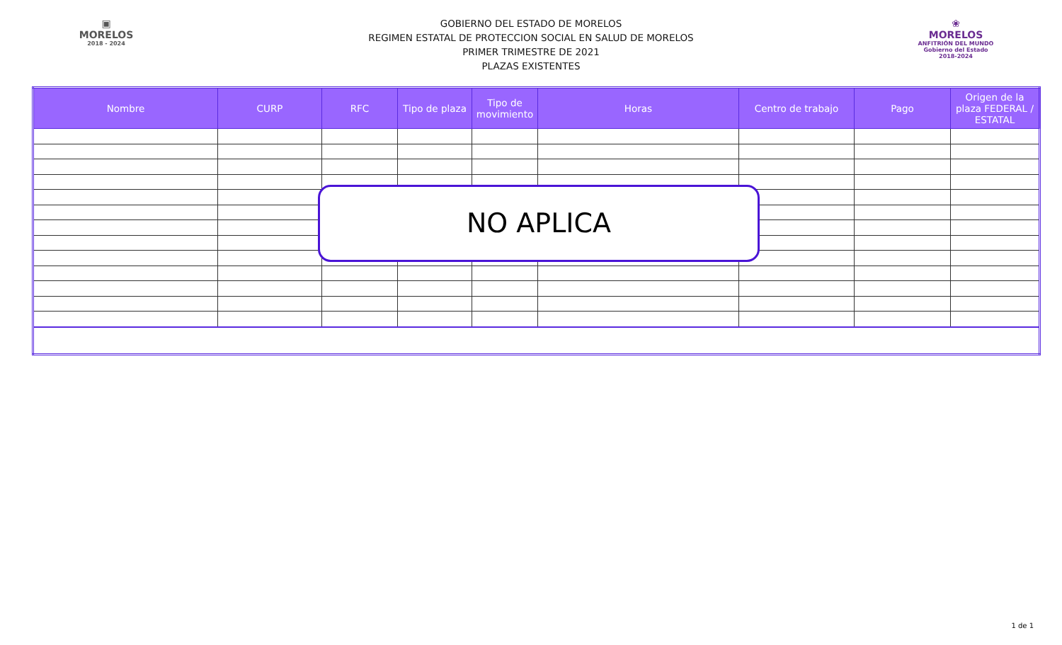▣
MORELOS
2018 - 2024
GOBIERNO DEL ESTADO DE MORELOS
REGIMEN ESTATAL DE PROTECCION SOCIAL EN SALUD DE MORELOS
PRIMER TRIMESTRE DE 2021
PLAZAS EXISTENTES
❀
MORELOS
ANFITRIÓN DEL MUNDO
Gobierno del Estado
2018-2024
| Nombre | CURP | RFC | Tipo de plaza | Tipo de movimiento | Horas | Centro de trabajo | Pago | Origen de la plaza FEDERAL / ESTATAL |
| --- | --- | --- | --- | --- | --- | --- | --- | --- |
NO APLICA
1 de 1